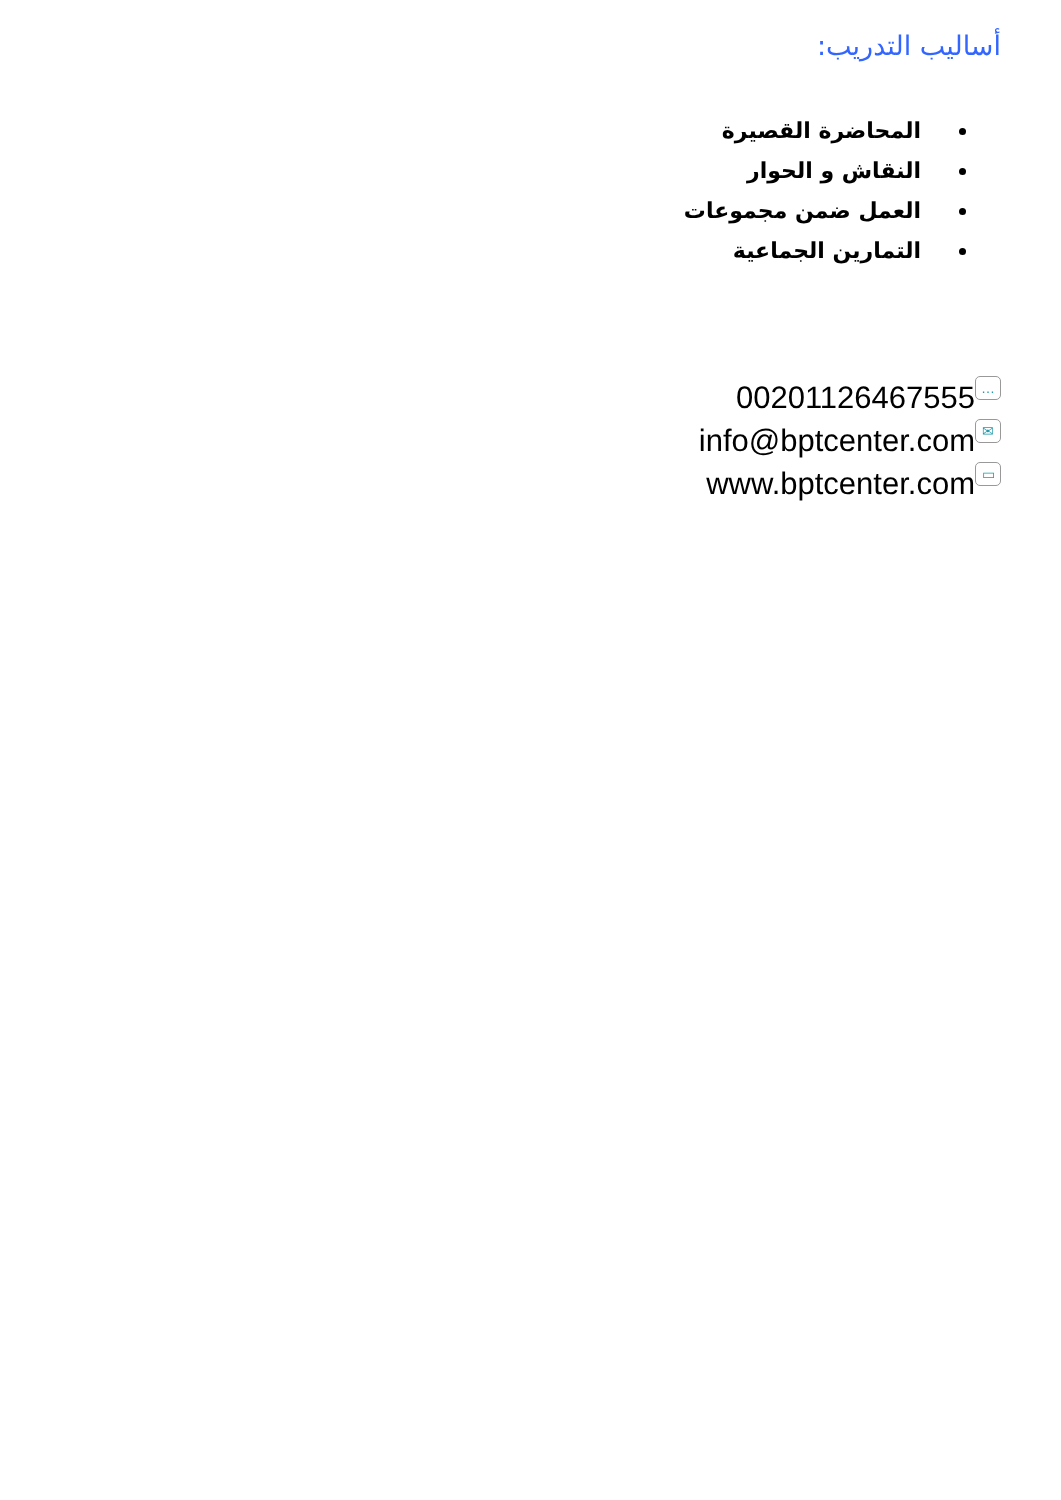أساليب التدريب:
المحاضرة القصيرة
النقاش و الحوار
العمل ضمن مجموعات
التمارين الجماعية
00201126467555 …
info@bptcenter.com ✉
www.bptcenter.com ▭